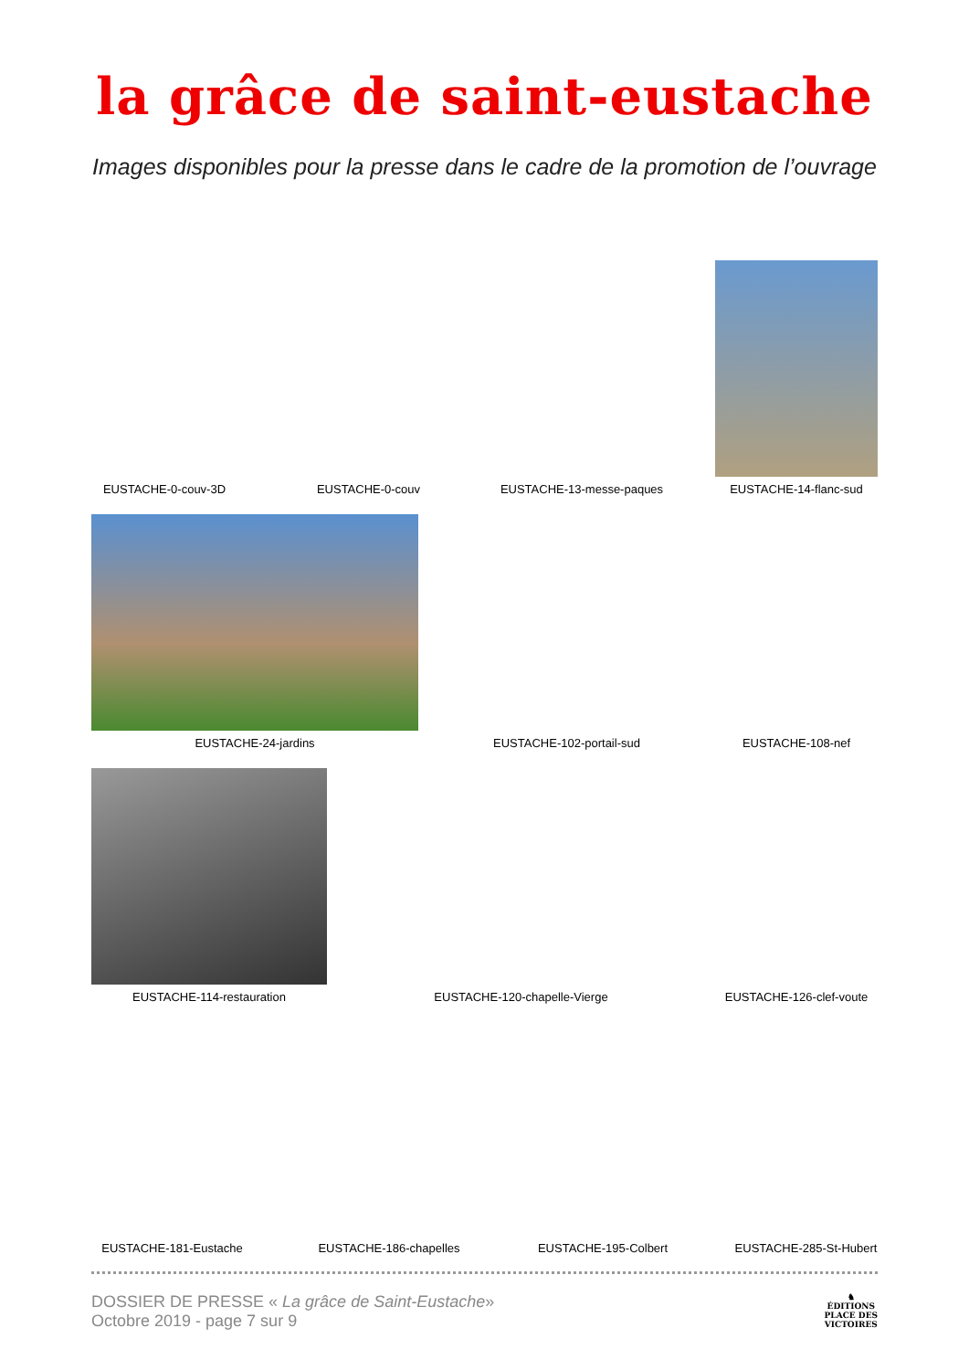la grâce de saint-eustache
Images disponibles pour la presse dans le cadre de la promotion de l’ouvrage
EUSTACHE-0-couv-3D
EUSTACHE-0-couv
EUSTACHE-13-messe-paques
EUSTACHE-14-flanc-sud
EUSTACHE-24-jardins
EUSTACHE-102-portail-sud
EUSTACHE-108-nef
EUSTACHE-114-restauration
EUSTACHE-120-chapelle-Vierge
EUSTACHE-126-clef-voute
EUSTACHE-181-Eustache
EUSTACHE-186-chapelles
EUSTACHE-195-Colbert
EUSTACHE-285-St-Hubert
DOSSIER DE PRESSE « La grâce de Saint-Eustache»
Octobre 2019 - page 7 sur 9
♞
ÉDITIONS
PLACE DES
VICTOIRES